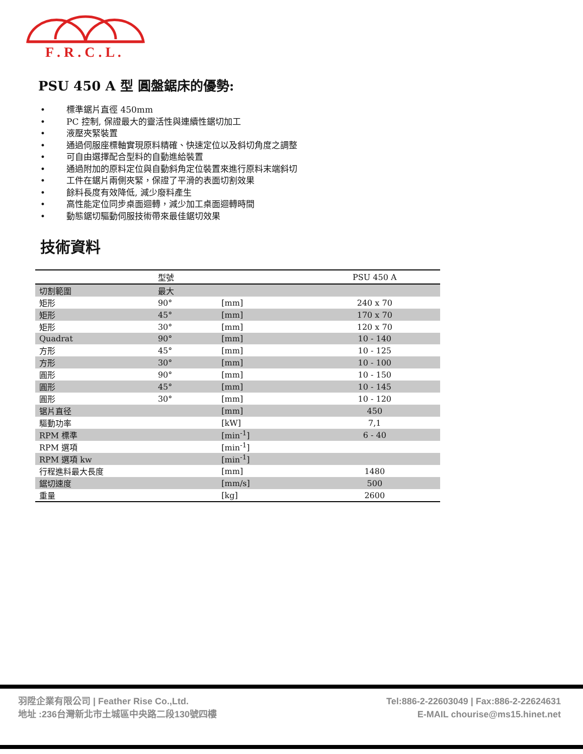F . R . C . L .
PSU 450 A 型 圓盤鋸床的優勢:
• 標準鋸片直徑 450mm
• PC 控制, 保證最大的靈活性與連續性鋸切加工
• 液壓夾緊裝置
• 通過伺服座標軸實現原料精確、快速定位以及斜切角度之調整
• 可自由選擇配合型料的自動進給裝置
• 通過附加的原料定位與自動斜角定位裝置來進行原料末端斜切
• 工件在鋸片兩側夾緊，保證了平滑的表面切割效果
• 餘料長度有效降低, 減少廢料產生
• 高性能定位同步桌面迴轉，減少加工桌面迴轉時間
• 動態鋸切驅動伺服技術帶來最佳鋸切效果
技術資料
| | 型號 | | PSU 450 A |
| --- | --- | --- | --- |
| 切割範圍 | 最大 | | |
| 矩形 | 90° | [mm] | 240 x 70 |
| 矩形 | 45° | [mm] | 170 x 70 |
| 矩形 | 30° | [mm] | 120 x 70 |
| Quadrat | 90° | [mm] | 10 - 140 |
| 方形 | 45° | [mm] | 10 - 125 |
| 方形 | 30° | [mm] | 10 - 100 |
| 圓形 | 90° | [mm] | 10 - 150 |
| 圓形 | 45° | [mm] | 10 - 145 |
| 圓形 | 30° | [mm] | 10 - 120 |
| 锯片直径 | | [mm] | 450 |
| 驅動功率 | | [kW] | 7,1 |
| RPM 標準 | | [min<sup>-1</sup>] | 6 - 40 |
| RPM 選項 | | [min<sup>-1</sup>] | |
| RPM 選項 kw | | [min<sup>-1</sup>] | |
| 行程進料最大長度 | | [mm] | 1480 |
| 鋸切速度 | | [mm/s] | 500 |
| 重量 | | [kg] | 2600 |
羽陞企業有限公司 | Feather Rise Co.,Ltd.
地址 :236台灣新北市土城區中央路二段130號四樓
Tel:886-2-22603049 | Fax:886-2-22624631
E-MAIL chourise@ms15.hinet.net